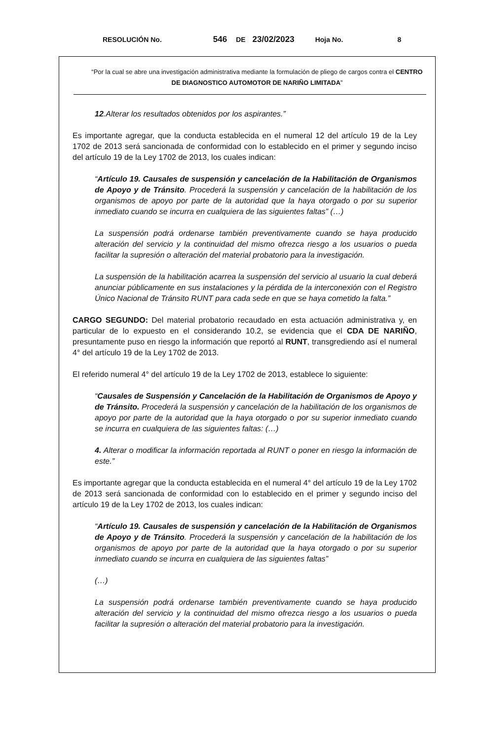RESOLUCIÓN No. 546 DE 23/02/2023 Hoja No. 8
“Por la cual se abre una investigación administrativa mediante la formulación de pliego de cargos contra el CENTRO DE DIAGNOSTICO AUTOMOTOR DE NARIÑO LIMITADA”
12.Alterar los resultados obtenidos por los aspirantes.”
Es importante agregar, que la conducta establecida en el numeral 12 del artículo 19 de la Ley 1702 de 2013 será sancionada de conformidad con lo establecido en el primer y segundo inciso del artículo 19 de la Ley 1702 de 2013, los cuales indican:
“Artículo 19. Causales de suspensión y cancelación de la Habilitación de Organismos de Apoyo y de Tránsito. Procederá la suspensión y cancelación de la habilitación de los organismos de apoyo por parte de la autoridad que la haya otorgado o por su superior inmediato cuando se incurra en cualquiera de las siguientes faltas” (…)
La suspensión podrá ordenarse también preventivamente cuando se haya producido alteración del servicio y la continuidad del mismo ofrezca riesgo a los usuarios o pueda facilitar la supresión o alteración del material probatorio para la investigación.
La suspensión de la habilitación acarrea la suspensión del servicio al usuario la cual deberá anunciar públicamente en sus instalaciones y la pérdida de la interconexión con el Registro Único Nacional de Tránsito RUNT para cada sede en que se haya cometido la falta.”
CARGO SEGUNDO: Del material probatorio recaudado en esta actuación administrativa y, en particular de lo expuesto en el considerando 10.2, se evidencia que el CDA DE NARIÑO, presuntamente puso en riesgo la información que reportó al RUNT, transgrediendo así el numeral 4° del artículo 19 de la Ley 1702 de 2013.
El referido numeral 4° del artículo 19 de la Ley 1702 de 2013, establece lo siguiente:
“Causales de Suspensión y Cancelación de la Habilitación de Organismos de Apoyo y de Tránsito. Procederá la suspensión y cancelación de la habilitación de los organismos de apoyo por parte de la autoridad que la haya otorgado o por su superior inmediato cuando se incurra en cualquiera de las siguientes faltas: (…)
4. Alterar o modificar la información reportada al RUNT o poner en riesgo la información de este.”
Es importante agregar que la conducta establecida en el numeral 4° del artículo 19 de la Ley 1702 de 2013 será sancionada de conformidad con lo establecido en el primer y segundo inciso del artículo 19 de la Ley 1702 de 2013, los cuales indican:
“Artículo 19. Causales de suspensión y cancelación de la Habilitación de Organismos de Apoyo y de Tránsito. Procederá la suspensión y cancelación de la habilitación de los organismos de apoyo por parte de la autoridad que la haya otorgado o por su superior inmediato cuando se incurra en cualquiera de las siguientes faltas”
(…)
La suspensión podrá ordenarse también preventivamente cuando se haya producido alteración del servicio y la continuidad del mismo ofrezca riesgo a los usuarios o pueda facilitar la supresión o alteración del material probatorio para la investigación.